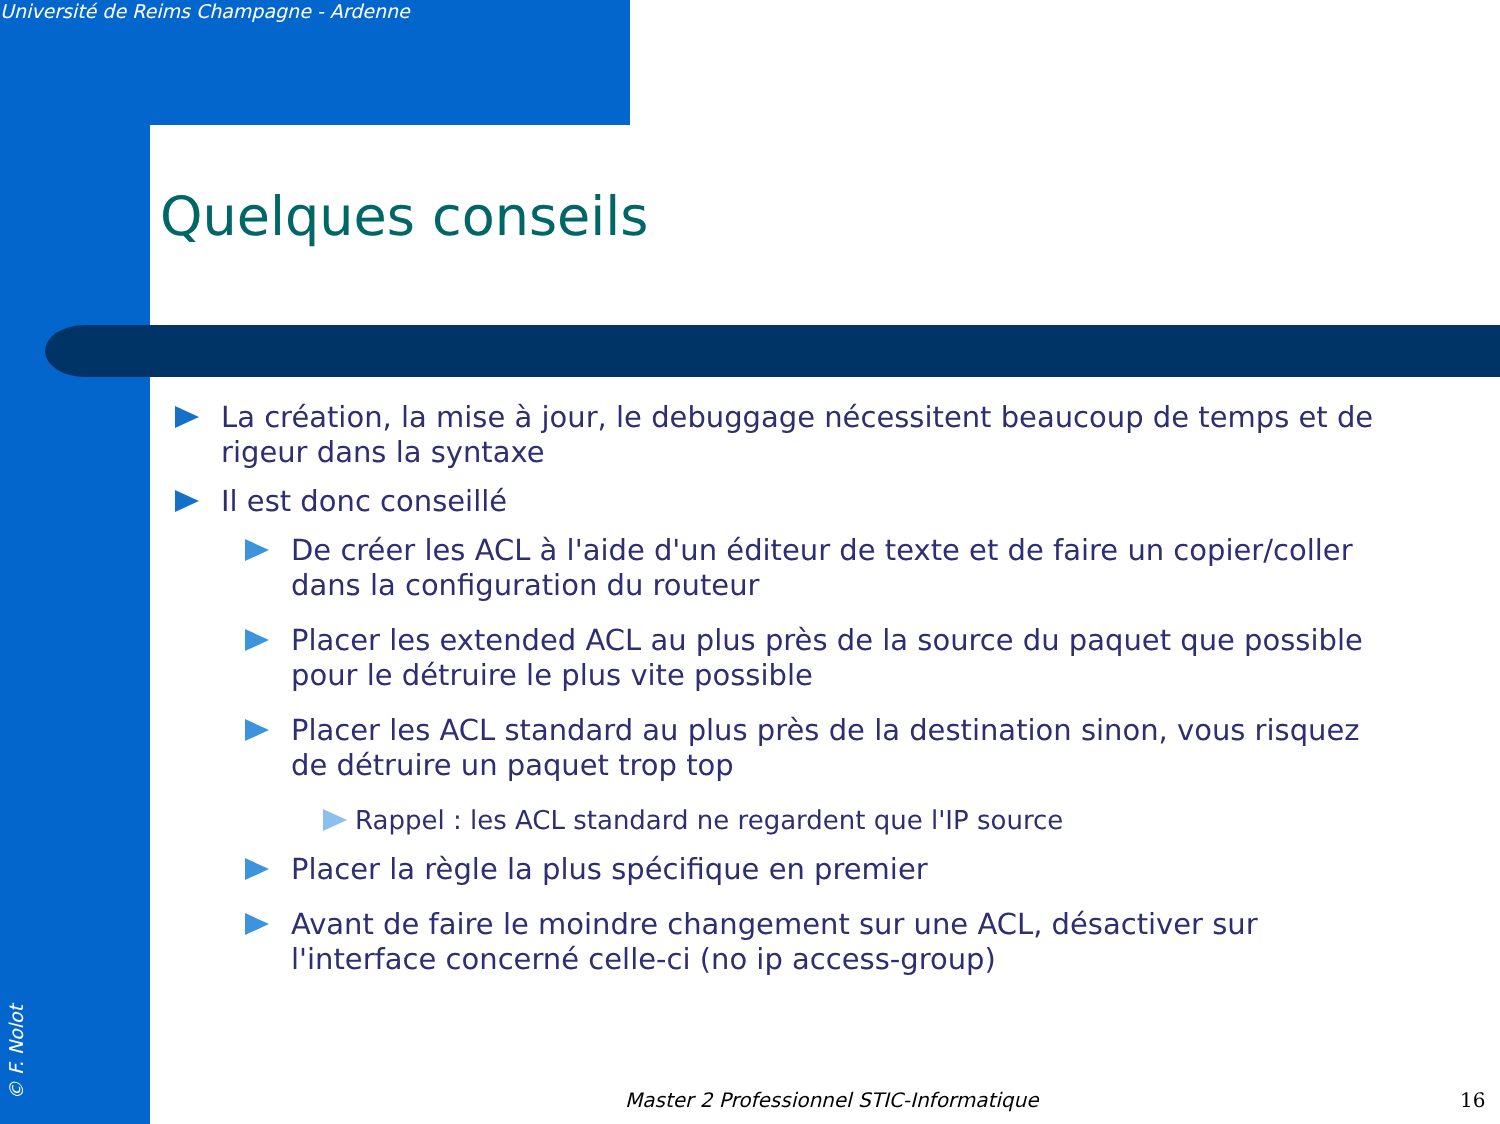Université de Reims Champagne - Ardenne
Quelques conseils
La création, la mise à jour, le debuggage nécessitent beaucoup de temps et de rigeur dans la syntaxe
Il est donc conseillé
De créer les ACL à l'aide d'un éditeur de texte et de faire un copier/coller dans la configuration du routeur
Placer les extended ACL au plus près de la source du paquet que possible pour le détruire le plus vite possible
Placer les ACL standard au plus près de la destination sinon, vous risquez de détruire un paquet trop top
Rappel : les ACL standard ne regardent que l'IP source
Placer la règle la plus spécifique en premier
Avant de faire le moindre changement sur une ACL, désactiver sur l'interface concerné celle-ci (no ip access-group)
© F. Nolot
Master 2 Professionnel STIC-Informatique
16